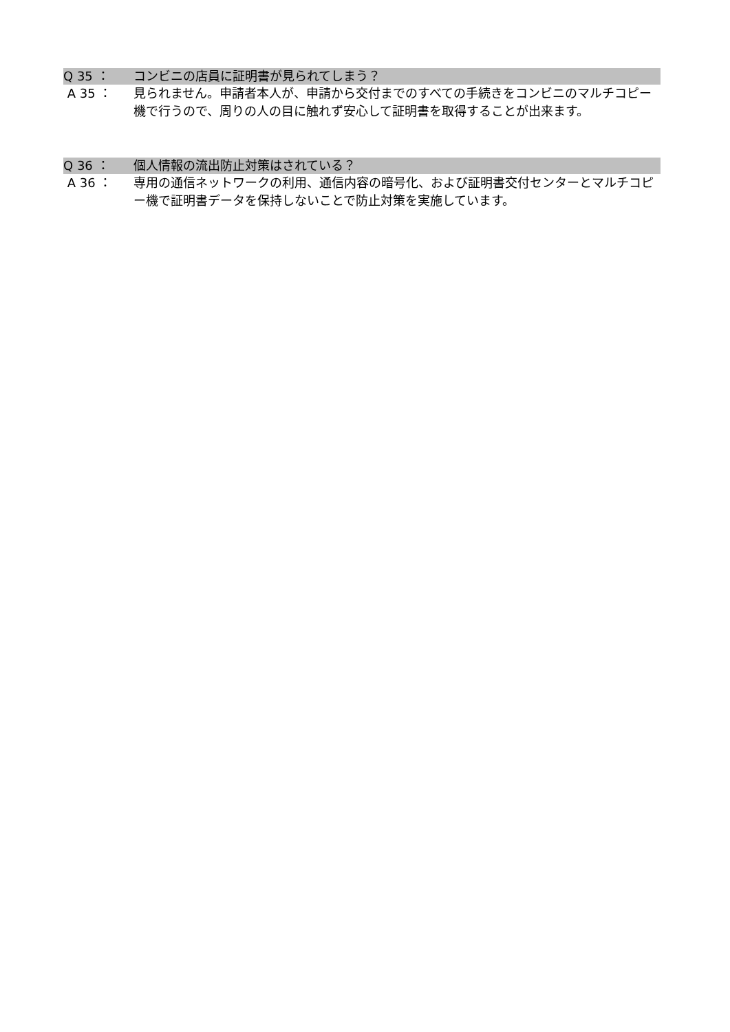Q 35 ： コンビニの店員に証明書が見られてしまう？
A 35 ： 見られません。申請者本人が、申請から交付までのすべての手続きをコンビニのマルチコピー機で行うので、周りの人の目に触れず安心して証明書を取得することが出来ます。
Q 36 ： 個人情報の流出防止対策はされている？
A 36 ： 専用の通信ネットワークの利用、通信内容の暗号化、および証明書交付センターとマルチコピー機で証明書データを保持しないことで防止対策を実施しています。